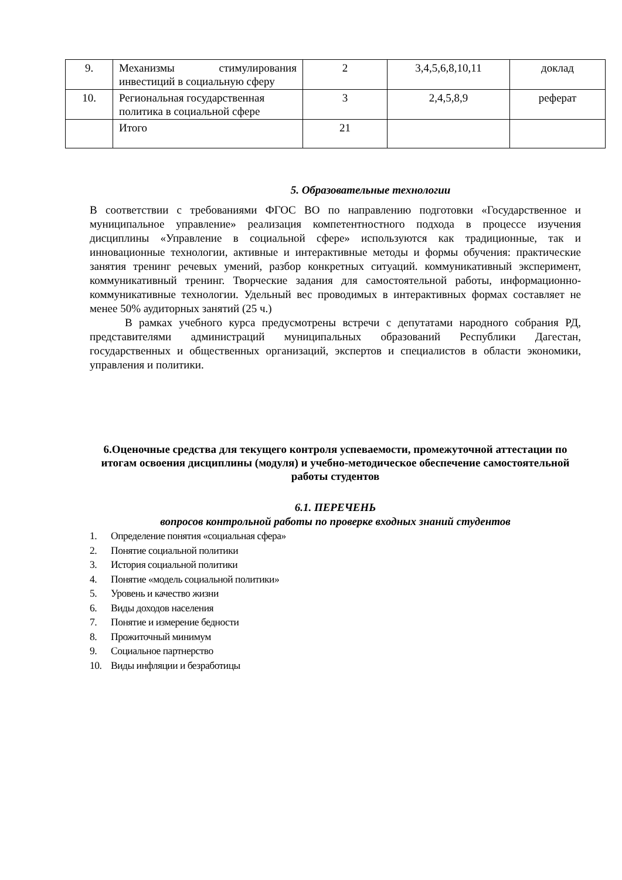| 9. | Механизмы стимулирования инвестиций в социальную сферу | 2 | 3,4,5,6,8,10,11 | доклад |
| 10. | Региональная государственная политика в социальной сфере | 3 | 2,4,5,8,9 | реферат |
| | Итого | 21 | | |
5. Образовательные технологии
В соответствии с требованиями ФГОС ВО по направлению подготовки «Государственное и муниципальное управление» реализация компетентностного подхода в процессе изучения дисциплины «Управление в социальной сфере» используются как традиционные, так и инновационные технологии, активные и интерактивные методы и формы обучения: практические занятия тренинг речевых умений, разбор конкретных ситуаций. коммуникативный эксперимент, коммуникативный тренинг. Творческие задания для самостоятельной работы, информационно-коммуникативные технологии. Удельный вес проводимых в интерактивных формах составляет не менее 50% аудиторных занятий (25 ч.)
В рамках учебного курса предусмотрены встречи с депутатами народного собрания РД, представителями администраций муниципальных образований Республики Дагестан, государственных и общественных организаций, экспертов и специалистов в области экономики, управления и политики.
6.Оценочные средства для текущего контроля успеваемости, промежуточной аттестации по итогам освоения дисциплины (модуля) и учебно-методическое обеспечение самостоятельной работы студентов
6.1. ПЕРЕЧЕНЬ
вопросов контрольной работы по проверке входных знаний студентов
1. Определение понятия «социальная сфера»
2. Понятие социальной политики
3. История социальной политики
4. Понятие «модель социальной политики»
5. Уровень и качество жизни
6. Виды доходов населения
7. Понятие и измерение бедности
8. Прожиточный минимум
9. Социальное партнерство
10. Виды инфляции и безработицы